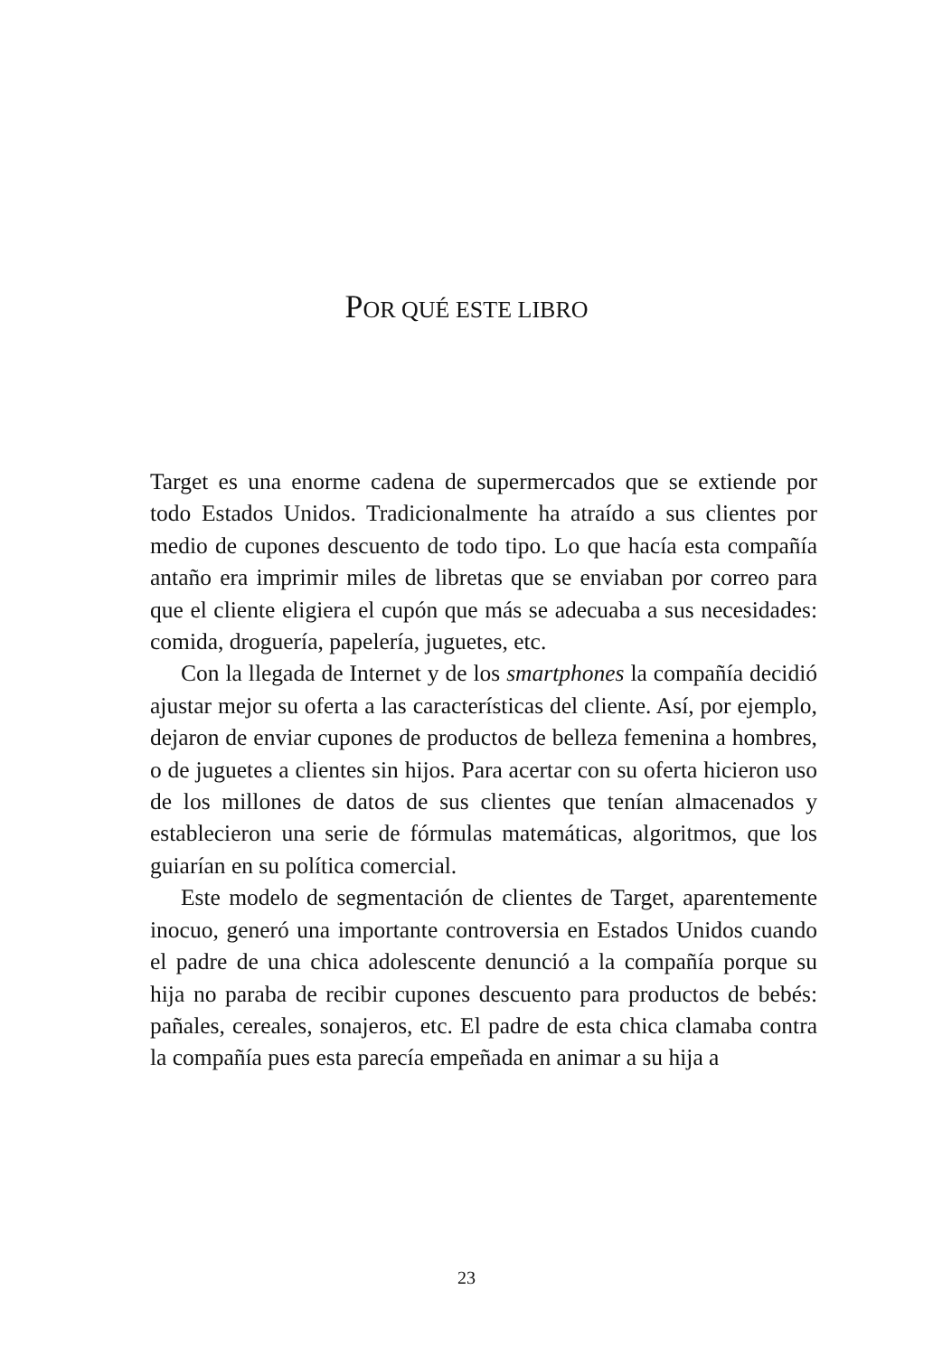POR QUÉ ESTE LIBRO
Target es una enorme cadena de supermercados que se extiende por todo Estados Unidos. Tradicionalmente ha atraído a sus clientes por medio de cupones descuento de todo tipo. Lo que hacía esta compañía antaño era imprimir miles de libretas que se enviaban por correo para que el cliente eligiera el cupón que más se adecuaba a sus necesidades: comida, droguería, papelería, juguetes, etc.
Con la llegada de Internet y de los smartphones la compañía decidió ajustar mejor su oferta a las características del cliente. Así, por ejemplo, dejaron de enviar cupones de productos de belleza femenina a hombres, o de juguetes a clientes sin hijos. Para acertar con su oferta hicieron uso de los millones de datos de sus clientes que tenían almacenados y establecieron una serie de fórmulas matemáticas, algoritmos, que los guiarían en su política comercial.
Este modelo de segmentación de clientes de Target, aparentemente inocuo, generó una importante controversia en Estados Unidos cuando el padre de una chica adolescente denunció a la compañía porque su hija no paraba de recibir cupones descuento para productos de bebés: pañales, cereales, sonajeros, etc. El padre de esta chica clamaba contra la compañía pues esta parecía empeñada en animar a su hija a
23